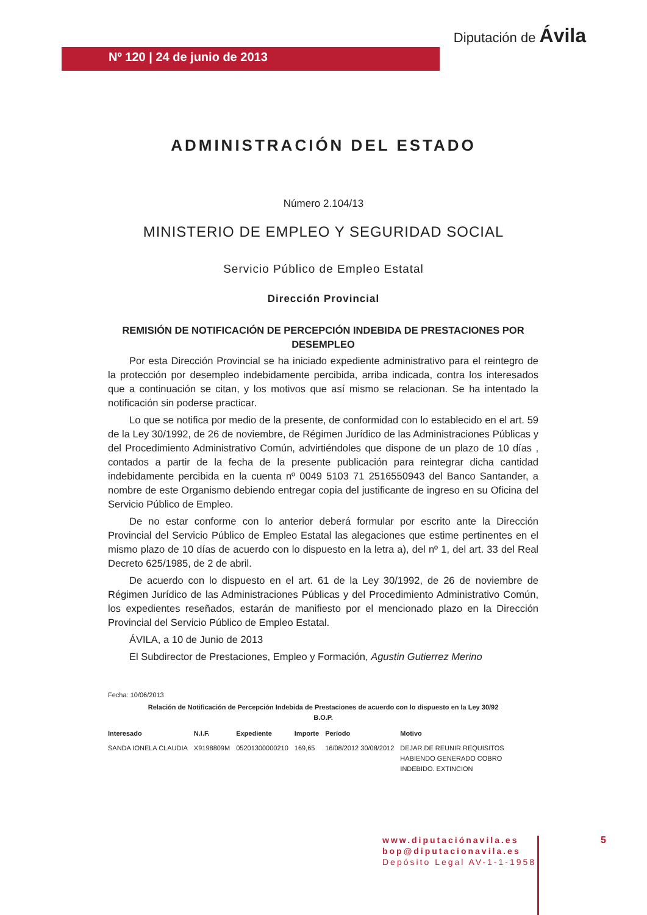Nº 120 | 24 de junio de 2013
Diputación de Ávila
ADMINISTRACIÓN DEL ESTADO
Número 2.104/13
MINISTERIO DE EMPLEO Y SEGURIDAD SOCIAL
Servicio Público de Empleo Estatal
Dirección Provincial
REMISIÓN DE NOTIFICACIÓN DE PERCEPCIÓN INDEBIDA DE PRESTACIONES POR DESEMPLEO
Por esta Dirección Provincial se ha iniciado expediente administrativo para el reintegro de la protección por desempleo indebidamente percibida, arriba indicada, contra los interesados que a continuación se citan, y los motivos que así mismo se relacionan. Se ha intentado la notificación sin poderse practicar.
Lo que se notifica por medio de la presente, de conformidad con lo establecido en el art. 59 de la Ley 30/1992, de 26 de noviembre, de Régimen Jurídico de las Administraciones Públicas y del Procedimiento Administrativo Común, advirtiéndoles que dispone de un plazo de 10 días , contados a partir de la fecha de la presente publicación para reintegrar dicha cantidad indebidamente percibida en la cuenta nº 0049 5103 71 2516550943 del Banco Santander, a nombre de este Organismo debiendo entregar copia del justificante de ingreso en su Oficina del Servicio Público de Empleo.
De no estar conforme con lo anterior deberá formular por escrito ante la Dirección Provincial del Servicio Público de Empleo Estatal las alegaciones que estime pertinentes en el mismo plazo de 10 días de acuerdo con lo dispuesto en la letra a), del nº 1, del art. 33 del Real Decreto 625/1985, de 2 de abril.
De acuerdo con lo dispuesto en el art. 61 de la Ley 30/1992, de 26 de noviembre de Régimen Jurídico de las Administraciones Públicas y del Procedimiento Administrativo Común, los expedientes reseñados, estarán de manifiesto por el mencionado plazo en la Dirección Provincial del Servicio Público de Empleo Estatal.
ÁVILA, a 10 de Junio de 2013
El Subdirector de Prestaciones, Empleo y Formación, Agustin Gutierrez Merino
Fecha: 10/06/2013
Relación de Notificación de Percepción Indebida de Prestaciones de acuerdo con lo dispuesto en la Ley 30/92
B.O.P.
| Interesado | N.I.F. | Expediente | Importe | Período | Motivo |
| --- | --- | --- | --- | --- | --- |
| SANDA IONELA CLAUDIA | X9198809M | 05201300000210 | 169,65 | 16/08/2012 30/08/2012 | DEJAR DE REUNIR REQUISITOS HABIENDO GENERADO COBRO INDEBIDO. EXTINCION |
www.diputaciónavila.es
bop@diputacionavila.es
Depósito Legal AV-1-1-1958
5